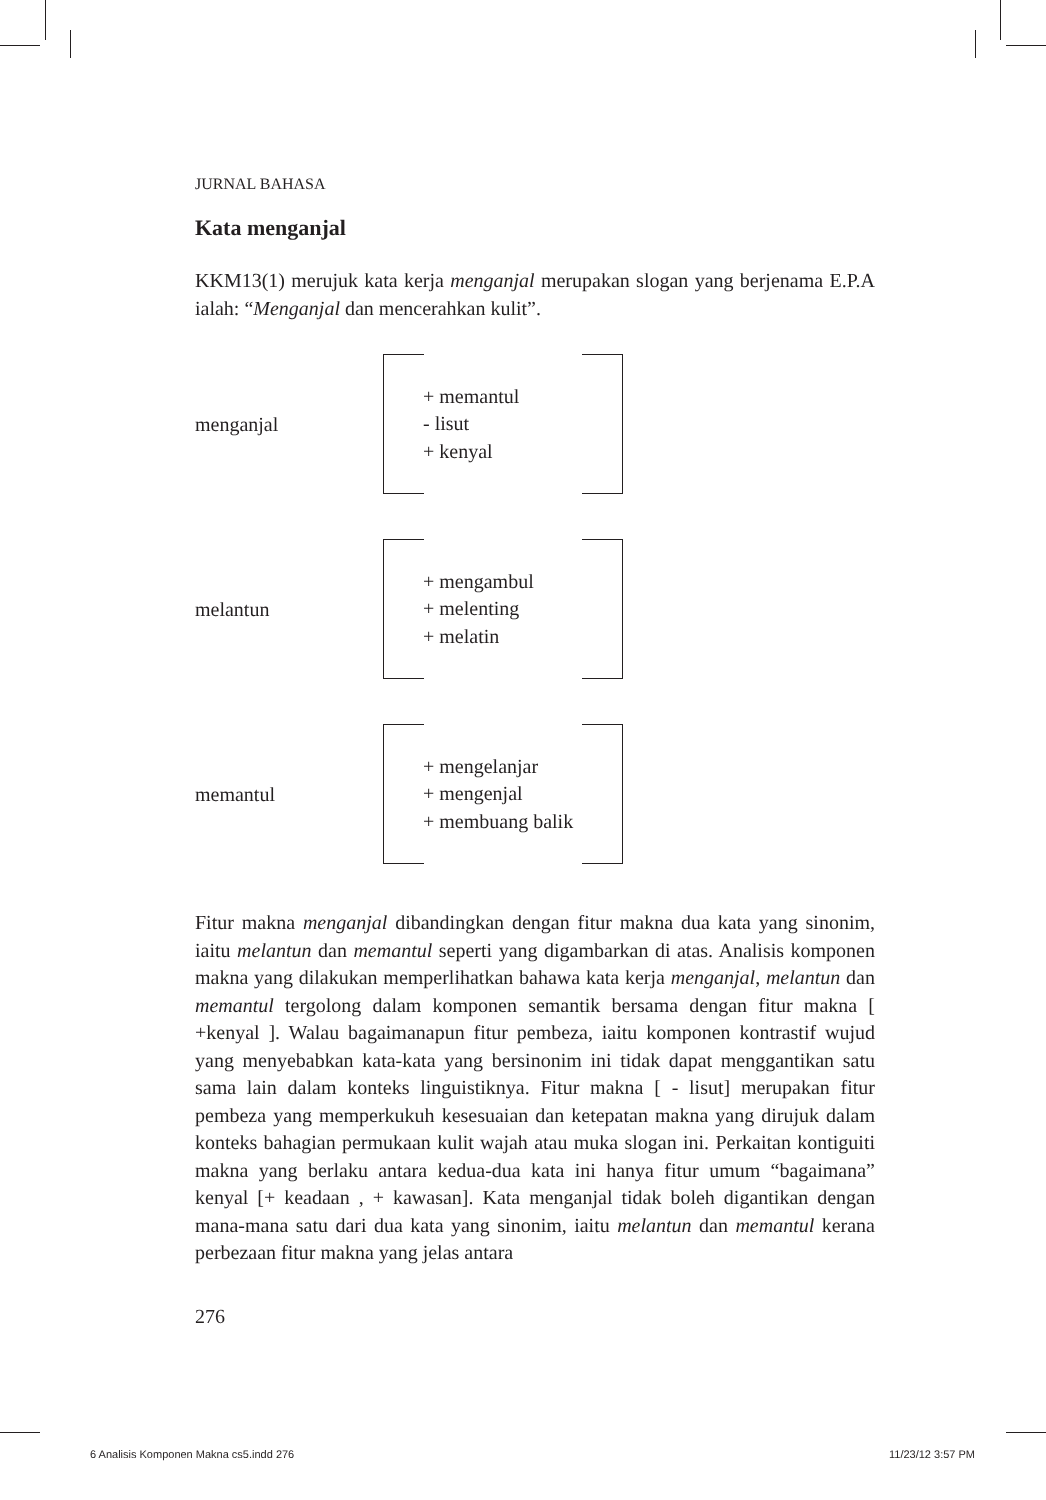JURNAL BAHASA
Kata menganjal
KKM13(1) merujuk kata kerja menganjal merupakan slogan yang berjenama E.P.A ialah: “Menganjal dan mencerahkan kulit”.
menganjal
+ memantul
- lisut
+ kenyal
melantun
+ mengambul
+ melenting
+ melatin
memantul
+ mengelanjar
+ mengenjal
+ membuang balik
Fitur makna menganjal dibandingkan dengan fitur makna dua kata yang sinonim, iaitu melantun dan memantul seperti yang digambarkan di atas. Analisis komponen makna yang dilakukan memperlihatkan bahawa kata kerja menganjal, melantun dan memantul tergolong dalam komponen semantik bersama dengan fitur makna [ +kenyal ]. Walau bagaimanapun fitur pembeza, iaitu komponen kontrastif wujud yang menyebabkan kata-kata yang bersinonim ini tidak dapat menggantikan satu sama lain dalam konteks linguistiknya. Fitur makna [ - lisut] merupakan fitur pembeza yang memperkukuh kesesuaian dan ketepatan makna yang dirujuk dalam konteks bahagian permukaan kulit wajah atau muka slogan ini. Perkaitan kontiguiti makna yang berlaku antara kedua-dua kata ini hanya fitur umum “bagaimana” kenyal [+ keadaan , + kawasan]. Kata menganjal tidak boleh digantikan dengan mana-mana satu dari dua kata yang sinonim, iaitu melantun dan memantul kerana perbezaan fitur makna yang jelas antara
276
6 Analisis Komponen Makna cs5.indd 276 11/23/12 3:57 PM